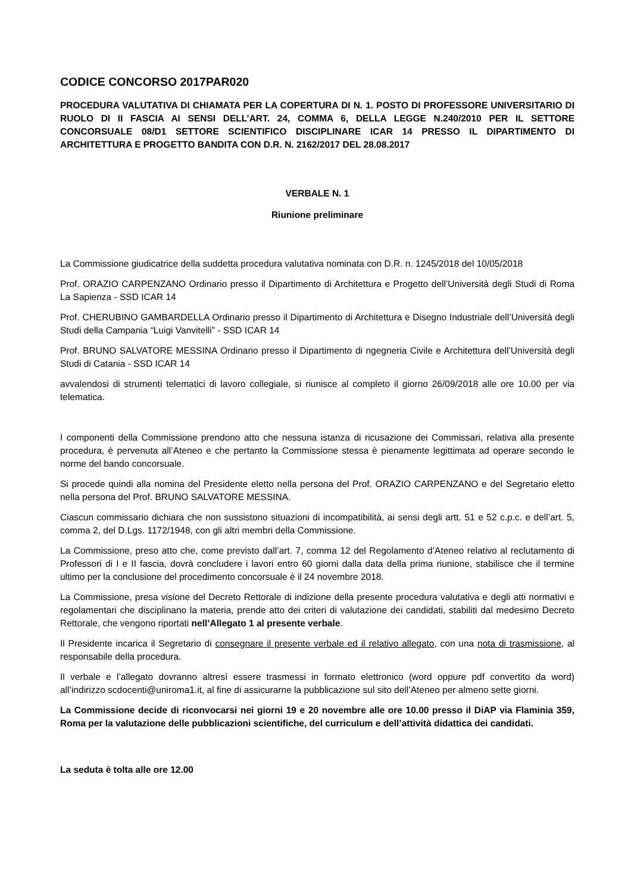CODICE CONCORSO 2017PAR020
PROCEDURA VALUTATIVA DI CHIAMATA PER LA COPERTURA DI N. 1. POSTO DI PROFESSORE UNIVERSITARIO DI RUOLO DI II FASCIA AI SENSI DELL’ART. 24, COMMA 6, DELLA LEGGE N.240/2010 PER IL SETTORE CONCORSUALE 08/D1 SETTORE SCIENTIFICO DISCIPLINARE ICAR 14 PRESSO IL DIPARTIMENTO DI ARCHITETTURA E PROGETTO BANDITA CON D.R. N. 2162/2017 DEL 28.08.2017
VERBALE N. 1
Riunione preliminare
La Commissione giudicatrice della suddetta procedura valutativa nominata con D.R. n. 1245/2018 del 10/05/2018
Prof. ORAZIO CARPENZANO Ordinario presso il Dipartimento di Architettura e Progetto dell’Università degli Studi di Roma La Sapienza - SSD ICAR 14
Prof. CHERUBINO GAMBARDELLA Ordinario presso il Dipartimento di Architettura e Disegno Industriale dell’Università degli Studi della Campania “Luigi Vanvitelli” - SSD ICAR 14
Prof. BRUNO SALVATORE MESSINA Ordinario presso il Dipartimento di ngegneria Civile e Architettura dell’Università degli Studi di Catania - SSD ICAR 14
avvalendosi di strumenti telematici di lavoro collegiale, si riunisce al completo il giorno 26/09/2018 alle ore 10.00 per via telematica.
I componenti della Commissione prendono atto che nessuna istanza di ricusazione dei Commissari, relativa alla presente procedura, è pervenuta all’Ateneo e che pertanto la Commissione stessa è pienamente legittimata ad operare secondo le norme del bando concorsuale.
Si procede quindi alla nomina del Presidente eletto nella persona del Prof. ORAZIO CARPENZANO e del Segretario eletto nella persona del Prof. BRUNO SALVATORE MESSINA.
Ciascun commissario dichiara che non sussistono situazioni di incompatibilità, ai sensi degli artt. 51 e 52 c.p.c. e dell’art. 5, comma 2, del D.Lgs. 1172/1948, con gli altri membri della Commissione.
La Commissione, preso atto che, come previsto dall’art. 7, comma 12 del Regolamento d’Ateneo relativo al reclutamento di Professori di I e II fascia, dovrà concludere i lavori entro 60 giorni dalla data della prima riunione, stabilisce che il termine ultimo per la conclusione del procedimento concorsuale è il 24 novembre 2018.
La Commissione, presa visione del Decreto Rettorale di indizione della presente procedura valutativa e degli atti normativi e regolamentari che disciplinano la materia, prende atto dei criteri di valutazione dei candidati, stabiliti dal medesimo Decreto Rettorale, che vengono riportati nell’Allegato 1 al presente verbale.
Il Presidente incarica il Segretario di consegnare il presente verbale ed il relativo allegato, con una nota di trasmissione, al responsabile della procedura.
Il verbale e l’allegato dovranno altresì essere trasmessi in formato elettronico (word oppure pdf convertito da word) all’indirizzo scdocenti@uniroma1.it, al fine di assicurarne la pubblicazione sul sito dell’Ateneo per almeno sette giorni.
La Commissione decide di riconvocarsi nei giorni 19 e 20 novembre alle ore 10.00 presso il DiAP via Flaminia 359, Roma per la valutazione delle pubblicazioni scientifiche, del curriculum e dell’attività didattica dei candidati.
La seduta è tolta alle ore 12.00